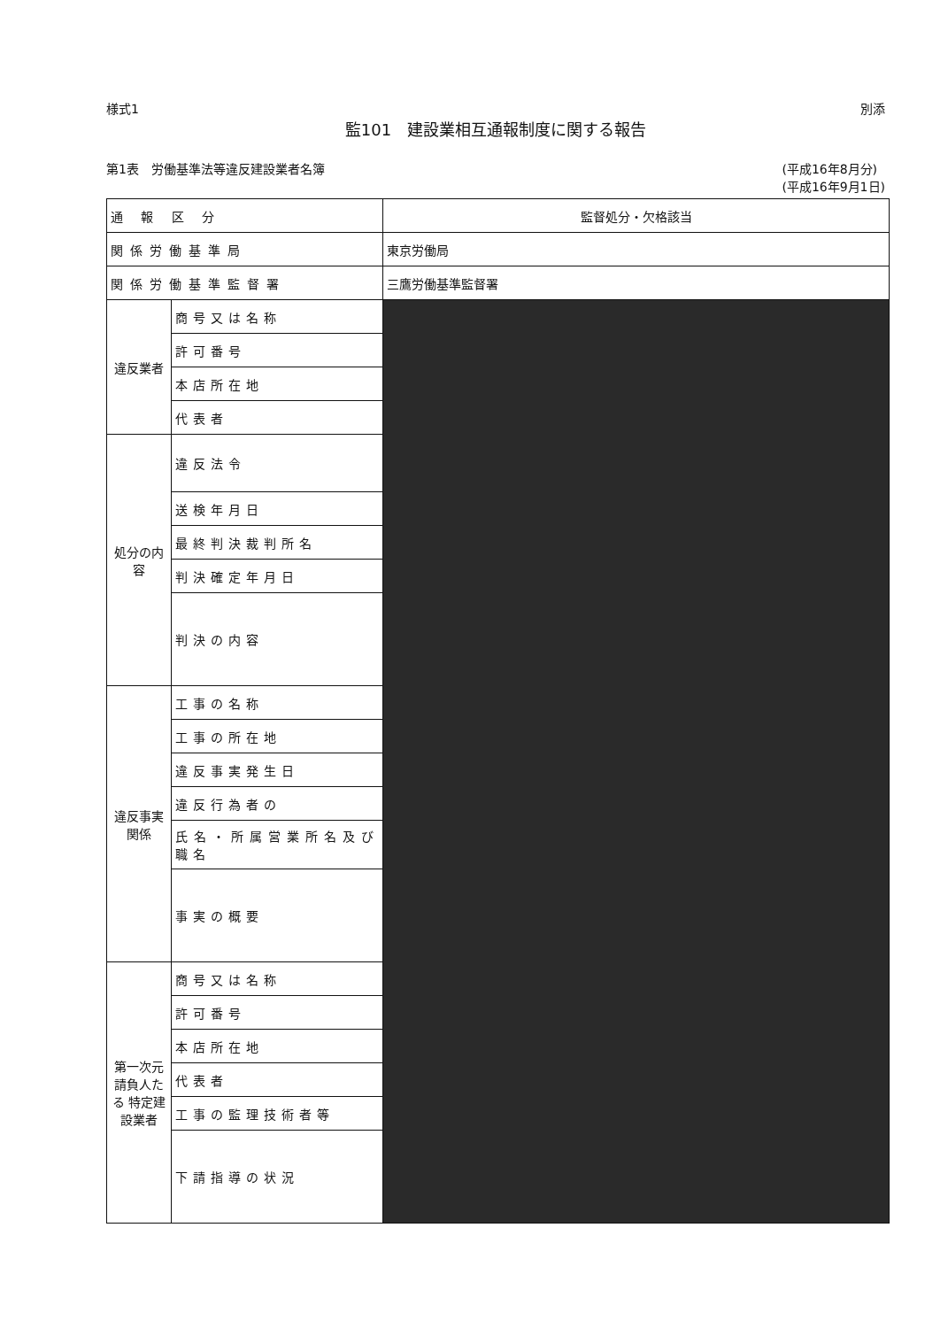様式1 別添
監101　建設業相互通報制度に関する報告
第1表　労働基準法等違反建設業者名簿 (平成16年8月分)
(平成16年9月1日)
| 通 報 区 分 | | 監督処分・欠格該当 |
| 関係労働基準局 | | 東京労働局 |
| 関係労働基準監督署 | | 三鷹労働基準監督署 |
| 違反業者 | 商号又は名称 | |
| | 許可番号 | |
| | 本店所在地 | |
| | 代表者 | |
| 処分の内容 | 違反法令 | |
| | 送検年月日 | |
| | 最終判決裁判所名 | |
| | 判決確定年月日 | |
| | 判決の内容 | |
| 違反事実関係 | 工事の名称 | |
| | 工事の所在地 | |
| | 違反事実発生日 | |
| | 違反行為者の | |
| | 氏名・所属営業所名及び職名 | |
| | 事実の概要 | |
| 第一次元請負人たる 特定建設業者 | 商号又は名称 | |
| | 許可番号 | |
| | 本店所在地 | |
| | 代表者 | |
| | 工事の監理技術者等 | |
| | 下請指導の状況 | |